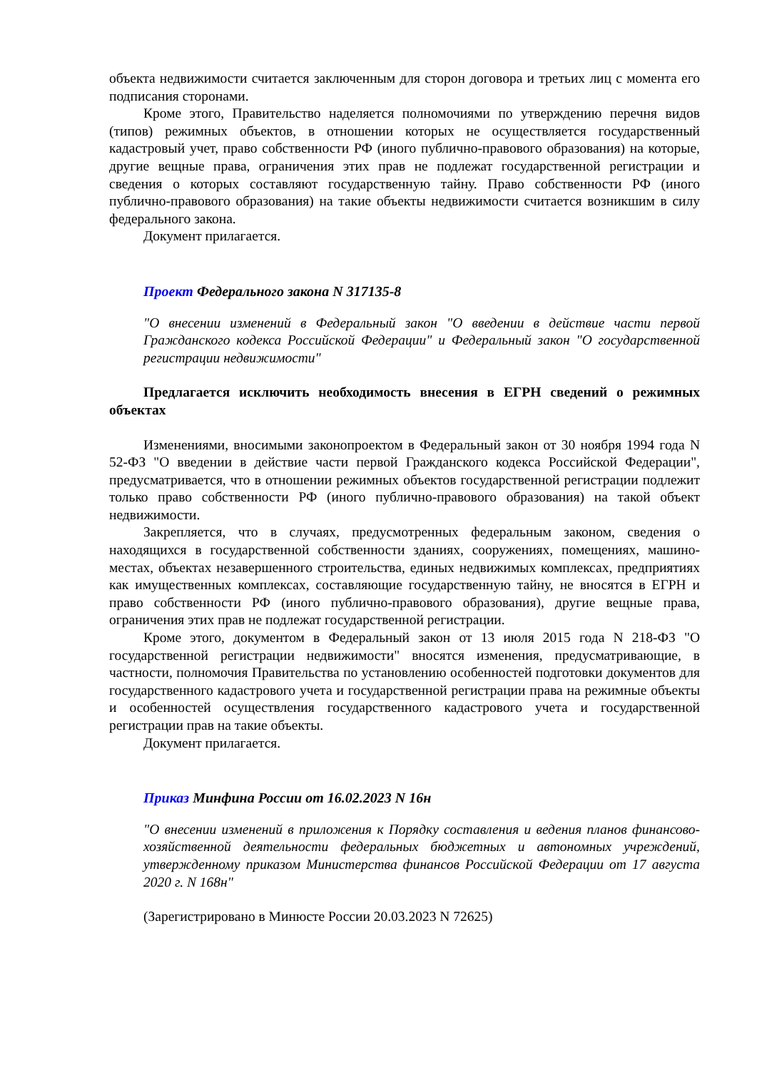объекта недвижимости считается заключенным для сторон договора и третьих лиц с момента его подписания сторонами.
Кроме этого, Правительство наделяется полномочиями по утверждению перечня видов (типов) режимных объектов, в отношении которых не осуществляется государственный кадастровый учет, право собственности РФ (иного публично-правового образования) на которые, другие вещные права, ограничения этих прав не подлежат государственной регистрации и сведения о которых составляют государственную тайну. Право собственности РФ (иного публично-правового образования) на такие объекты недвижимости считается возникшим в силу федерального закона.
Документ прилагается.
Проект Федерального закона N 317135-8
"О внесении изменений в Федеральный закон "О введении в действие части первой Гражданского кодекса Российской Федерации" и Федеральный закон "О государственной регистрации недвижимости"
Предлагается исключить необходимость внесения в ЕГРН сведений о режимных объектах
Изменениями, вносимыми законопроектом в Федеральный закон от 30 ноября 1994 года N 52-ФЗ "О введении в действие части первой Гражданского кодекса Российской Федерации", предусматривается, что в отношении режимных объектов государственной регистрации подлежит только право собственности РФ (иного публично-правового образования) на такой объект недвижимости.
Закрепляется, что в случаях, предусмотренных федеральным законом, сведения о находящихся в государственной собственности зданиях, сооружениях, помещениях, машино-местах, объектах незавершенного строительства, единых недвижимых комплексах, предприятиях как имущественных комплексах, составляющие государственную тайну, не вносятся в ЕГРН и право собственности РФ (иного публично-правового образования), другие вещные права, ограничения этих прав не подлежат государственной регистрации.
Кроме этого, документом в Федеральный закон от 13 июля 2015 года N 218-ФЗ "О государственной регистрации недвижимости" вносятся изменения, предусматривающие, в частности, полномочия Правительства по установлению особенностей подготовки документов для государственного кадастрового учета и государственной регистрации права на режимные объекты и особенностей осуществления государственного кадастрового учета и государственной регистрации прав на такие объекты.
Документ прилагается.
Приказ Минфина России от 16.02.2023 N 16н
"О внесении изменений в приложения к Порядку составления и ведения планов финансово-хозяйственной деятельности федеральных бюджетных и автономных учреждений, утвержденному приказом Министерства финансов Российской Федерации от 17 августа 2020 г. N 168н"
(Зарегистрировано в Минюсте России 20.03.2023 N 72625)